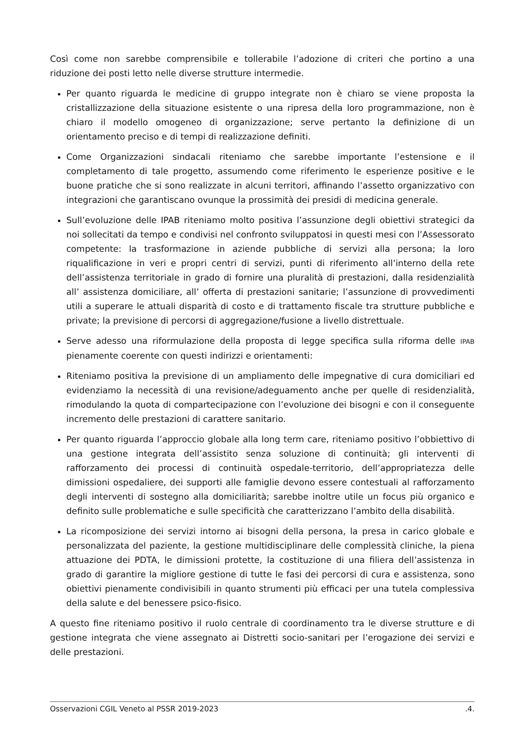Così come non sarebbe comprensibile e tollerabile l’adozione di criteri che portino a una riduzione dei posti letto nelle diverse strutture intermedie.
Per quanto riguarda le medicine di gruppo integrate non è chiaro se viene proposta la cristallizzazione della situazione esistente o una ripresa della loro programmazione, non è chiaro il modello omogeneo di organizzazione; serve pertanto la definizione di un orientamento preciso e di tempi di realizzazione definiti.
Come Organizzazioni sindacali riteniamo che sarebbe importante l’estensione e il completamento di tale progetto, assumendo come riferimento le esperienze positive e le buone pratiche che si sono realizzate in alcuni territori, affinando l’assetto organizzativo con integrazioni che garantiscano ovunque la prossimità dei presidi di medicina generale.
Sull’evoluzione delle IPAB riteniamo molto positiva l’assunzione degli obiettivi strategici da noi sollecitati da tempo e condivisi nel confronto sviluppatosi in questi mesi con l’Assessorato competente: la trasformazione in aziende pubbliche di servizi alla persona; la loro riqualificazione in veri e propri centri di servizi, punti di riferimento all’interno della rete dell’assistenza territoriale in grado di fornire una pluralità di prestazioni, dalla residenzialità all’ assistenza domiciliare, all’ offerta di prestazioni sanitarie; l’assunzione di provvedimenti utili a superare le attuali disparità di costo e di trattamento fiscale tra strutture pubbliche e private; la previsione di percorsi di aggregazione/fusione a livello distrettuale.
Serve adesso una riformulazione della proposta di legge specifica sulla riforma delle IPAB pienamente coerente con questi indirizzi e orientamenti:
Riteniamo positiva la previsione di un ampliamento delle impegnative di cura domiciliari ed evidenziamo la necessità di una revisione/adeguamento anche per quelle di residenzialità, rimodulando la quota di compartecipazione con l’evoluzione dei bisogni e con il conseguente incremento delle prestazioni di carattere sanitario.
Per quanto riguarda l’approccio globale alla long term care, riteniamo positivo l’obbiettivo di una gestione integrata dell’assistito senza soluzione di continuità; gli interventi di rafforzamento dei processi di continuità ospedale-territorio, dell’appropriatezza delle dimissioni ospedaliere, dei supporti alle famiglie devono essere contestuali al rafforzamento degli interventi di sostegno alla domiciliarità; sarebbe inoltre utile un focus più organico e definito sulle problematiche e sulle specificità che caratterizzano l’ambito della disabilità.
La ricomposizione dei servizi intorno ai bisogni della persona, la presa in carico globale e personalizzata del paziente, la gestione multidisciplinare delle complessità cliniche, la piena attuazione dei PDTA, le dimissioni protette, la costituzione di una filiera dell’assistenza in grado di garantire la migliore gestione di tutte le fasi dei percorsi di cura e assistenza, sono obiettivi pienamente condivisibili in quanto strumenti più efficaci per una tutela complessiva della salute e del benessere psico-fisico.
A questo fine riteniamo positivo il ruolo centrale di coordinamento tra le diverse strutture e di gestione integrata che viene assegnato ai Distretti socio-sanitari per l’erogazione dei servizi e delle prestazioni.
Osservazioni CGIL Veneto al PSSR 2019-2023 .4.